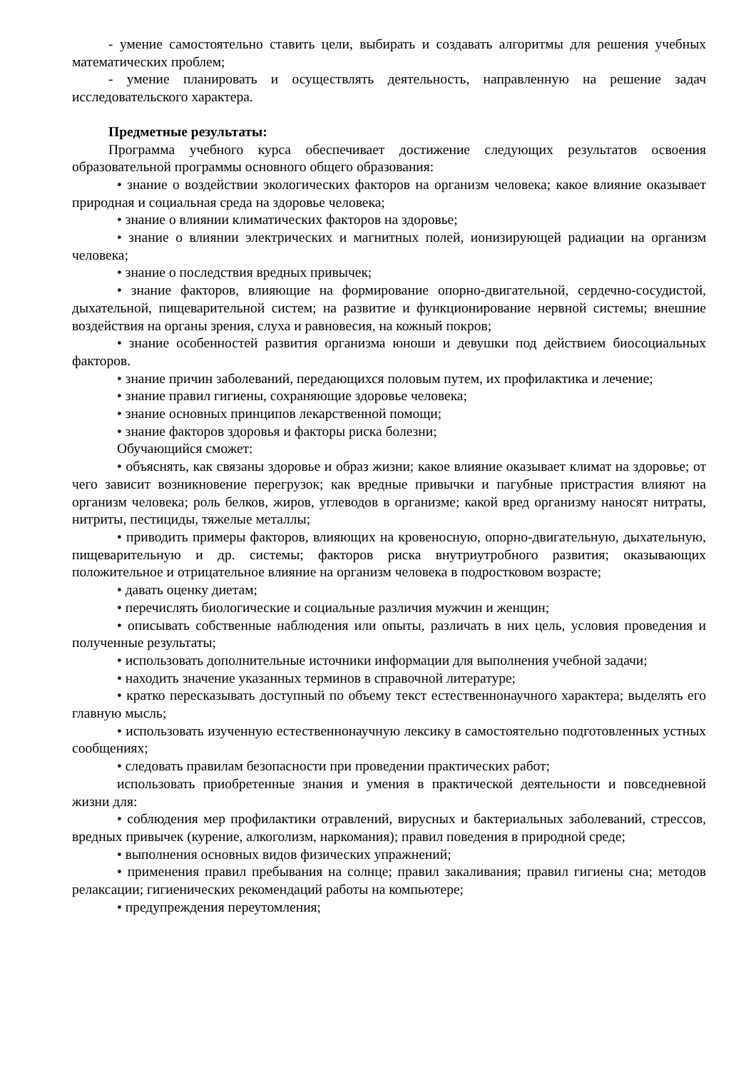- умение самостоятельно ставить цели, выбирать и создавать алгоритмы для решения учебных математических проблем;
- умение планировать и осуществлять деятельность, направленную на решение задач исследовательского характера.
Предметные результаты:
Программа учебного курса обеспечивает достижение следующих результатов освоения образовательной программы основного общего образования:
• знание о воздействии экологических факторов на организм человека; какое влияние оказывает природная и социальная среда на здоровье человека;
• знание о влиянии климатических факторов на здоровье;
• знание о влиянии электрических и магнитных полей, ионизирующей радиации на организм человека;
• знание о последствия вредных привычек;
• знание факторов, влияющие на формирование опорно-двигательной, сердечно-сосудистой, дыхательной, пищеварительной систем; на развитие и функционирование нервной системы; внешние воздействия на органы зрения, слуха и равновесия, на кожный покров;
• знание особенностей развития организма юноши и девушки под действием биосоциальных факторов.
• знание причин заболеваний, передающихся половым путем, их профилактика и лечение;
• знание правил гигиены, сохраняющие здоровье человека;
• знание основных принципов лекарственной помощи;
• знание факторов здоровья и факторы риска болезни;
Обучающийся сможет:
• объяснять, как связаны здоровье и образ жизни; какое влияние оказывает климат на здоровье; от чего зависит возникновение перегрузок; как вредные привычки и пагубные пристрастия влияют на организм человека; роль белков, жиров, углеводов в организме; какой вред организму наносят нитраты, нитриты, пестициды, тяжелые металлы;
• приводить примеры факторов, влияющих на кровеносную, опорно-двигательную, дыхательную, пищеварительную и др. системы; факторов риска внутриутробного развития; оказывающих положительное и отрицательное влияние на организм человека в подростковом возрасте;
• давать оценку диетам;
• перечислять биологические и социальные различия мужчин и женщин;
• описывать собственные наблюдения или опыты, различать в них цель, условия проведения и полученные результаты;
• использовать дополнительные источники информации для выполнения учебной задачи;
• находить значение указанных терминов в справочной литературе;
• кратко пересказывать доступный по объему текст естественнонаучного характера; выделять его главную мысль;
• использовать изученную естественнонаучную лексику в самостоятельно подготовленных устных сообщениях;
• следовать правилам безопасности при проведении практических работ;
использовать приобретенные знания и умения в практической деятельности и повседневной жизни для:
• соблюдения мер профилактики отравлений, вирусных и бактериальных заболеваний, стрессов, вредных привычек (курение, алкоголизм, наркомания); правил поведения в природной среде;
• выполнения основных видов физических упражнений;
• применения правил пребывания на солнце; правил закаливания; правил гигиены сна; методов релаксации; гигиенических рекомендаций работы на компьютере;
• предупреждения переутомления;